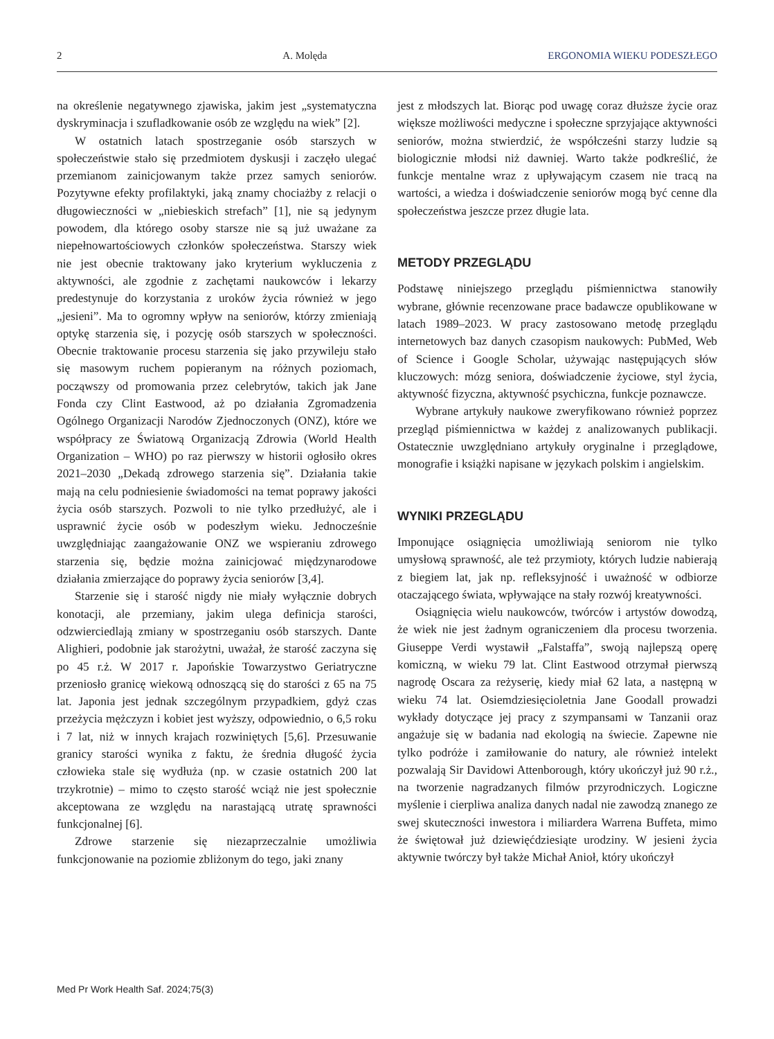2 A. Molęda ERGONOMIA WIEKU PODESZŁEGO
na określenie negatywnego zjawiska, jakim jest „systematyczna dyskryminacja i szufladkowanie osób ze względu na wiek” [2].
W ostatnich latach spostrzeganie osób starszych w społeczeństwie stało się przedmiotem dyskusji i zaczęło ulegać przemianom zainicjowanym także przez samych seniorów. Pozytywne efekty profilaktyki, jaką znamy chociażby z relacji o długowieczności w „niebieskich strefach” [1], nie są jedynym powodem, dla którego osoby starsze nie są już uważane za niepełnowartościowych członków społeczeństwa. Starszy wiek nie jest obecnie traktowany jako kryterium wykluczenia z aktywności, ale zgodnie z zachętami naukowców i lekarzy predestynuje do korzystania z uroków życia również w jego „jesieni”. Ma to ogromny wpływ na seniorów, którzy zmieniają optykę starzenia się, i pozycję osób starszych w społeczności. Obecnie traktowanie procesu starzenia się jako przywileju stało się masowym ruchem popieranym na różnych poziomach, począwszy od promowania przez celebrytów, takich jak Jane Fonda czy Clint Eastwood, aż po działania Zgromadzenia Ogólnego Organizacji Narodów Zjednoczonych (ONZ), które we współpracy ze Światową Organizacją Zdrowia (World Health Organization – WHO) po raz pierwszy w historii ogłosiło okres 2021–2030 „Dekadą zdrowego starzenia się”. Działania takie mają na celu podniesienie świadomości na temat poprawy jakości życia osób starszych. Pozwoli to nie tylko przedłużyć, ale i usprawnić życie osób w podeszłym wieku. Jednocześnie uwzględniając zaangażowanie ONZ we wspieraniu zdrowego starzenia się, będzie można zainicjować międzynarodowe działania zmierzające do poprawy życia seniorów [3,4].
Starzenie się i starość nigdy nie miały wyłącznie dobrych konotacji, ale przemiany, jakim ulega definicja starości, odzwierciedlają zmiany w spostrzeganiu osób starszych. Dante Alighieri, podobnie jak starożytni, uważał, że starość zaczyna się po 45 r.ż. W 2017 r. Japońskie Towarzystwo Geriatryczne przeniosło granicę wiekową odnoszącą się do starości z 65 na 75 lat. Japonia jest jednak szczególnym przypadkiem, gdyż czas przeżycia mężczyzn i kobiet jest wyższy, odpowiednio, o 6,5 roku i 7 lat, niż w innych krajach rozwiniętych [5,6]. Przesuwanie granicy starości wynika z faktu, że średnia długość życia człowieka stale się wydłuża (np. w czasie ostatnich 200 lat trzykrotnie) – mimo to często starość wciąż nie jest społecznie akceptowana ze względu na narastającą utratę sprawności funkcjonalnej [6].
Zdrowe starzenie się niezaprzeczalnie umożliwia funkcjonowanie na poziomie zbliżonym do tego, jaki znany
jest z młodszych lat. Biorąc pod uwagę coraz dłuższe życie oraz większe możliwości medyczne i społeczne sprzyjające aktywności seniorów, można stwierdzić, że współcześni starzy ludzie są biologicznie młodsi niż dawniej. Warto także podkreślić, że funkcje mentalne wraz z upływającym czasem nie tracą na wartości, a wiedza i doświadczenie seniorów mogą być cenne dla społeczeństwa jeszcze przez długie lata.
METODY PRZEGLĄDU
Podstawę niniejszego przeglądu piśmiennictwa stanowiły wybrane, głównie recenzowane prace badawcze opublikowane w latach 1989–2023. W pracy zastosowano metodę przeglądu internetowych baz danych czasopism naukowych: PubMed, Web of Science i Google Scholar, używając następujących słów kluczowych: mózg seniora, doświadczenie życiowe, styl życia, aktywność fizyczna, aktywność psychiczna, funkcje poznawcze.
Wybrane artykuły naukowe zweryfikowano również poprzez przegląd piśmiennictwa w każdej z analizowanych publikacji. Ostatecznie uwzględniano artykuły oryginalne i przeglądowe, monografie i książki napisane w językach polskim i angielskim.
WYNIKI PRZEGLĄDU
Imponujące osiągnięcia umożliwiają seniorom nie tylko umysłową sprawność, ale też przymioty, których ludzie nabierają z biegiem lat, jak np. refleksyjność i uważność w odbiorze otaczającego świata, wpływające na stały rozwój kreatywności.
Osiągnięcia wielu naukowców, twórców i artystów dowodzą, że wiek nie jest żadnym ograniczeniem dla procesu tworzenia. Giuseppe Verdi wystawił „Falstaffa”, swoją najlepszą operę komiczną, w wieku 79 lat. Clint Eastwood otrzymał pierwszą nagrodę Oscara za reżyserię, kiedy miał 62 lata, a następną w wieku 74 lat. Osiemdziesięcioletnia Jane Goodall prowadzi wykłady dotyczące jej pracy z szympansami w Tanzanii oraz angażuje się w badania nad ekologią na świecie. Zapewne nie tylko podróże i zamiłowanie do natury, ale również intelekt pozwalają Sir Davidowi Attenborough, który ukończył już 90 r.ż., na tworzenie nagradzanych filmów przyrodniczych. Logiczne myślenie i cierpliwa analiza danych nadal nie zawodzą znanego ze swej skuteczności inwestora i miliardera Warrena Buffeta, mimo że świętował już dziewięćdziesiąte urodziny. W jesieni życia aktywnie twórczy był także Michał Anioł, który ukończył
Med Pr Work Health Saf. 2024;75(3)